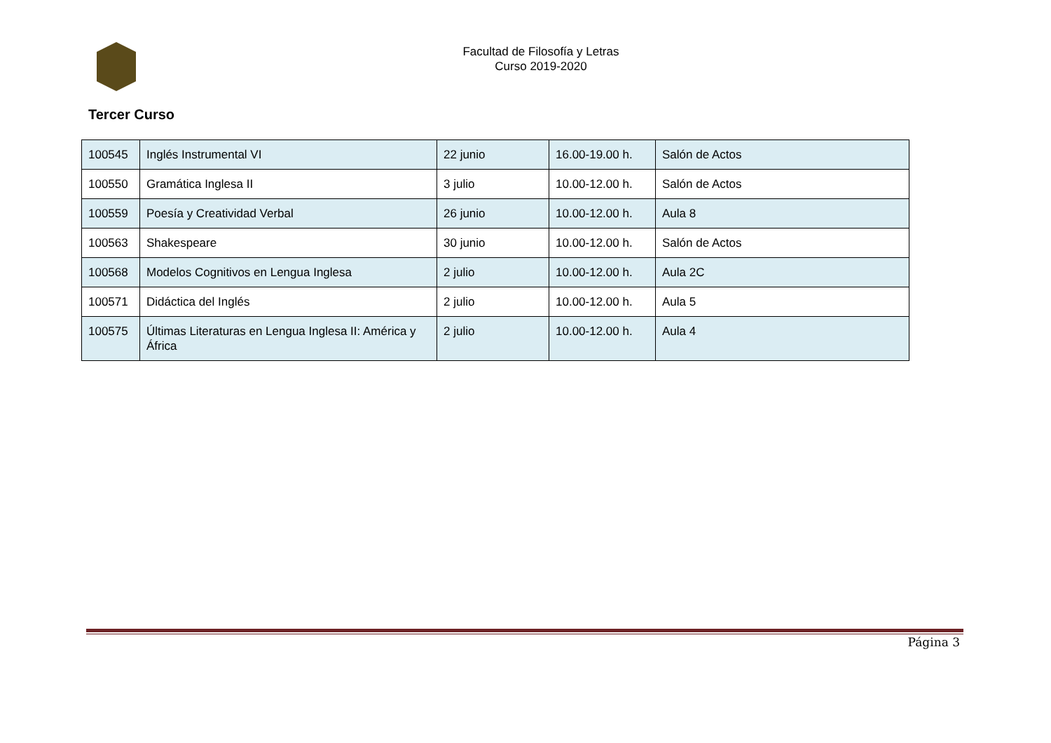Facultad de Filosofía y Letras
Curso 2019-2020
Tercer Curso
| 100545 | Inglés Instrumental VI | 22 junio | 16.00-19.00 h. | Salón de Actos |
| 100550 | Gramática Inglesa II | 3 julio | 10.00-12.00 h. | Salón de Actos |
| 100559 | Poesía y Creatividad Verbal | 26 junio | 10.00-12.00 h. | Aula 8 |
| 100563 | Shakespeare | 30 junio | 10.00-12.00 h. | Salón de Actos |
| 100568 | Modelos Cognitivos en Lengua Inglesa | 2 julio | 10.00-12.00 h. | Aula 2C |
| 100571 | Didáctica del Inglés | 2 julio | 10.00-12.00 h. | Aula 5 |
| 100575 | Últimas Literaturas en Lengua Inglesa II: América y África | 2 julio | 10.00-12.00 h. | Aula 4 |
Página 3